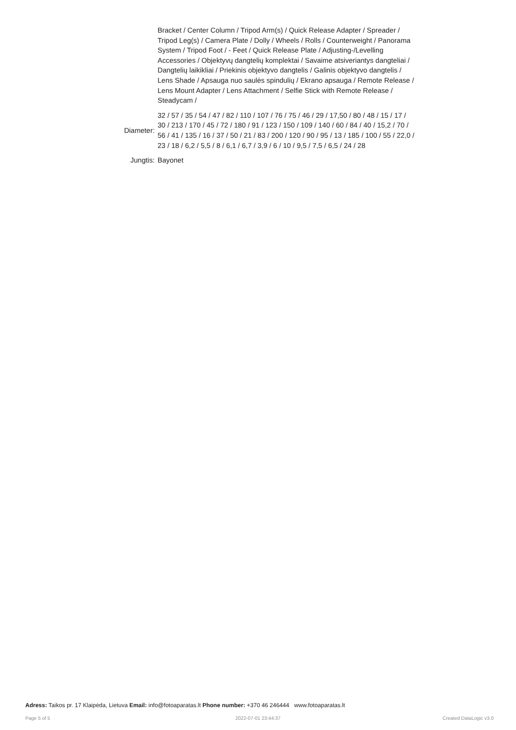| | Bracket / Center Column / Tripod Arm(s) / Quick Release Adapter / Spreader / Tripod Leg(s) / Camera Plate / Dolly / Wheels / Rolls / Counterweight / Panorama System / Tripod Foot / - Feet / Quick Release Plate / Adjusting-/Levelling Accessories / Objektyvų dangtelių komplektai / Savaime atsiveriantys dangteliai / Dangtelių laikikliai / Priekinis objektyvo dangtelis / Galinis objektyvo dangtelis / Lens Shade / Apsauga nuo saulės spindulių / Ekrano apsauga / Remote Release / Lens Mount Adapter / Lens Attachment / Selfie Stick with Remote Release / Steadycam / |
| Diameter: | 32 / 57 / 35 / 54 / 47 / 82 / 110 / 107 / 76 / 75 / 46 / 29 / 17,50 / 80 / 48 / 15 / 17 / 30 / 213 / 170 / 45 / 72 / 180 / 91 / 123 / 150 / 109 / 140 / 60 / 84 / 40 / 15,2 / 70 / 56 / 41 / 135 / 16 / 37 / 50 / 21 / 83 / 200 / 120 / 90 / 95 / 13 / 185 / 100 / 55 / 22,0 / 23 / 18 / 6,2 / 5,5 / 8 / 6,1 / 6,7 / 3,9 / 6 / 10 / 9,5 / 7,5 / 6,5 / 24 / 28 |
| Jungtis: | Bayonet |
Adress: Taikos pr. 17 Klaipėda, Lietuva Email: info@fotoaparatas.lt Phone number: +370 46 246444 www.fotoaparatas.lt
Page 5 of 5 2022-07-01 23:44:37 Created DataLogic v3.0